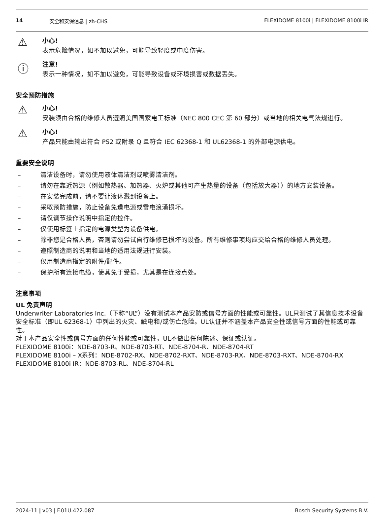14 安全和安保信息 | zh-CHS FLEXIDOME 8100i | FLEXIDOME 8100i IR
⚠
小心!
表示危险情况，如不加以避免，可能导致轻度或中度伤害。
ⓘ
注意!
表示一种情况，如不加以避免，可能导致设备或环境损害或数据丢失。
安全预防措施
⚠
小心!
安装须由合格的维修人员遵照美国国家电工标准（NEC 800 CEC 第 60 部分）或当地的相关电气法规进行。
⚠
小心!
产品只能由输出符合 PS2 或附录 Q 且符合 IEC 62368-1 和 UL62368-1 的外部电源供电。
重要安全说明
– 清洁设备时，请勿使用液体清洁剂或喷雾清洁剂。
– 请勿在靠近热源（例如散热器、加热器、火炉或其他可产生热量的设备（包括放大器））的地方安装设备。
– 在安装完成前，请不要让液体溅到设备上。
– 采取预防措施，防止设备免遭电源或雷电浪涌损坏。
– 请仅调节操作说明中指定的控件。
– 仅使用标签上指定的电源类型为设备供电。
– 除非您是合格人员，否则请勿尝试自行维修已损坏的设备。所有维修事项均应交给合格的维修人员处理。
– 遵照制造商的说明和当地的适用法规进行安装。
– 仅用制造商指定的附件/配件。
– 保护所有连接电缆，使其免于受损，尤其是在连接点处。
注意事项
UL 免责声明
Underwriter Laboratories Inc.（下称“UL”）没有测试本产品安防或信号方面的性能或可靠性。UL只测试了其信息技术设备安全标准（即UL 62368-1）中列出的火灾、触电和/或伤亡危险。UL认证并不涵盖本产品安全性或信号方面的性能或可靠性。
对于本产品安全性或信号方面的任何性能或可靠性，UL不做出任何陈述、保证或认证。
FLEXIDOME 8100i：NDE-8703-R、NDE-8703-RT、NDE-8704-R、NDE-8704-RT
FLEXIDOME 8100i – X系列：NDE-8702-RX、NDE-8702-RXT、NDE-8703-RX、NDE-8703-RXT、NDE-8704-RX
FLEXIDOME 8100i IR：NDE-8703-RL、NDE-8704-RL
2024-11 | v03 | F.01U.422.087 Bosch Security Systems B.V.